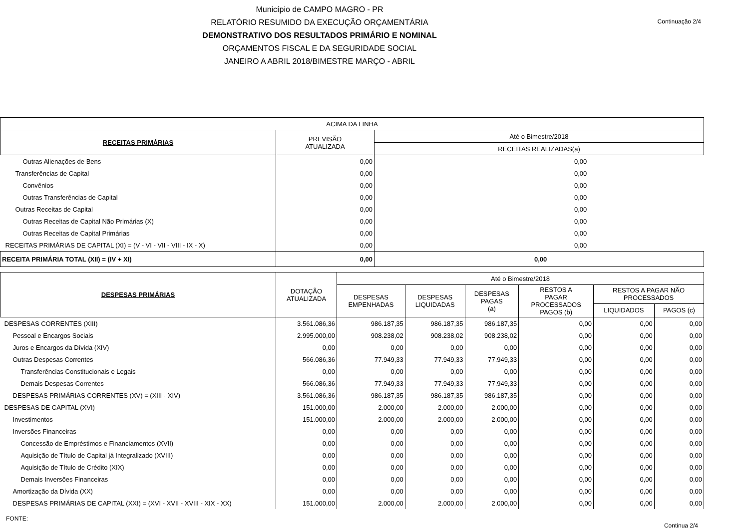Continuação 2/4
Município de CAMPO MAGRO - PR
RELATÓRIO RESUMIDO DA EXECUÇÃO ORÇAMENTÁRIA
DEMONSTRATIVO DOS RESULTADOS PRIMÁRIO E NOMINAL
ORÇAMENTOS FISCAL E DA SEGURIDADE SOCIAL
JANEIRO A ABRIL 2018/BIMESTRE MARÇO - ABRIL
| ACIMA DA LINHA | | |
| --- | --- | --- |
| RECEITAS PRIMÁRIAS | PREVISÃO ATUALIZADA | Até o Bimestre/2018 |
| | | RECEITAS REALIZADAS(a) |
| Outras Alienações de Bens | 0,00 | 0,00 |
| Transferências de Capital | 0,00 | 0,00 |
| Convênios | 0,00 | 0,00 |
| Outras Transferências de Capital | 0,00 | 0,00 |
| Outras Receitas de Capital | 0,00 | 0,00 |
| Outras Receitas de Capital Não Primárias (X) | 0,00 | 0,00 |
| Outras Receitas de Capital Primárias | 0,00 | 0,00 |
| RECEITAS PRIMÁRIAS DE CAPITAL (XI) = (V - VI - VII - VIII - IX - X) | 0,00 | 0,00 |
| RECEITA PRIMÁRIA TOTAL (XII) = (IV + XI) | 0,00 | 0,00 |
| DESPESAS PRIMÁRIAS | DOTAÇÃO ATUALIZADA | Até o Bimestre/2018 | | | | | |
| --- | --- | --- | --- | --- | --- | --- | --- |
| | | DESPESAS EMPENHADAS | DESPESAS LIQUIDADAS | DESPESAS PAGAS (a) | RESTOS A PAGAR PROCESSADOS PAGOS (b) | RESTOS A PAGAR NÃO PROCESSADOS | |
| | | | | | | LIQUIDADOS | PAGOS (c) |
| DESPESAS CORRENTES (XIII) | 3.561.086,36 | 986.187,35 | 986.187,35 | 986.187,35 | 0,00 | 0,00 | 0,00 |
| Pessoal e Encargos Sociais | 2.995.000,00 | 908.238,02 | 908.238,02 | 908.238,02 | 0,00 | 0,00 | 0,00 |
| Juros e Encargos da Dívida (XIV) | 0,00 | 0,00 | 0,00 | 0,00 | 0,00 | 0,00 | 0,00 |
| Outras Despesas Correntes | 566.086,36 | 77.949,33 | 77.949,33 | 77.949,33 | 0,00 | 0,00 | 0,00 |
| Transferências Constitucionais e Legais | 0,00 | 0,00 | 0,00 | 0,00 | 0,00 | 0,00 | 0,00 |
| Demais Despesas Correntes | 566.086,36 | 77.949,33 | 77.949,33 | 77.949,33 | 0,00 | 0,00 | 0,00 |
| DESPESAS PRIMÁRIAS CORRENTES (XV) = (XIII - XIV) | 3.561.086,36 | 986.187,35 | 986.187,35 | 986.187,35 | 0,00 | 0,00 | 0,00 |
| DESPESAS DE CAPITAL (XVI) | 151.000,00 | 2.000,00 | 2.000,00 | 2.000,00 | 0,00 | 0,00 | 0,00 |
| Investimentos | 151.000,00 | 2.000,00 | 2.000,00 | 2.000,00 | 0,00 | 0,00 | 0,00 |
| Inversões Financeiras | 0,00 | 0,00 | 0,00 | 0,00 | 0,00 | 0,00 | 0,00 |
| Concessão de Empréstimos e Financiamentos (XVII) | 0,00 | 0,00 | 0,00 | 0,00 | 0,00 | 0,00 | 0,00 |
| Aquisição de Título de Capital já Integralizado (XVIII) | 0,00 | 0,00 | 0,00 | 0,00 | 0,00 | 0,00 | 0,00 |
| Aquisição de Título de Crédito (XIX) | 0,00 | 0,00 | 0,00 | 0,00 | 0,00 | 0,00 | 0,00 |
| Demais Inversões Financeiras | 0,00 | 0,00 | 0,00 | 0,00 | 0,00 | 0,00 | 0,00 |
| Amortização da Dívida (XX) | 0,00 | 0,00 | 0,00 | 0,00 | 0,00 | 0,00 | 0,00 |
| DESPESAS PRIMÁRIAS DE CAPITAL (XXI) = (XVI - XVII - XVIII - XIX - XX) | 151.000,00 | 2.000,00 | 2.000,00 | 2.000,00 | 0,00 | 0,00 | 0,00 |
FONTE: Continua 2/4